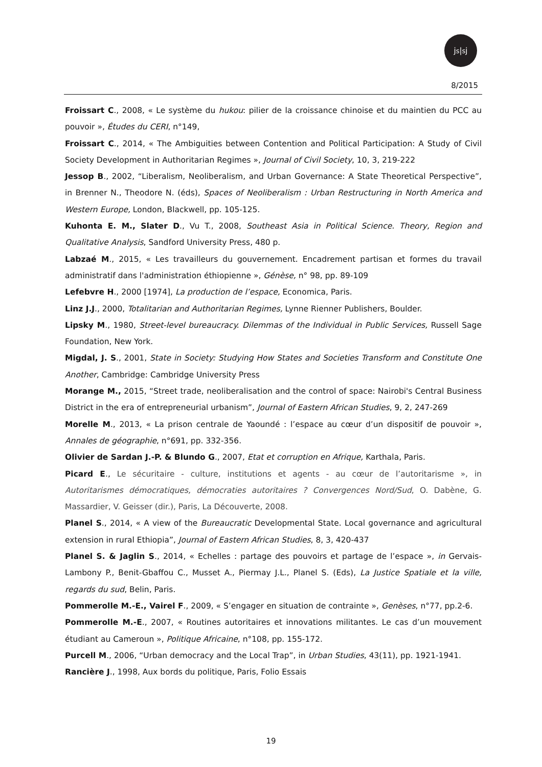js|sj
8/2015
Froissart C., 2008, « Le système du hukou: pilier de la croissance chinoise et du maintien du PCC au pouvoir », Études du CERI, n°149,
Froissart C., 2014, « The Ambiguities between Contention and Political Participation: A Study of Civil Society Development in Authoritarian Regimes », Journal of Civil Society, 10, 3, 219-222
Jessop B., 2002, “Liberalism, Neoliberalism, and Urban Governance: A State Theoretical Perspective”, in Brenner N., Theodore N. (éds), Spaces of Neoliberalism : Urban Restructuring in North America and Western Europe, London, Blackwell, pp. 105-125.
Kuhonta E. M., Slater D., Vu T., 2008, Southeast Asia in Political Science. Theory, Region and Qualitative Analysis, Sandford University Press, 480 p.
Labzaé M., 2015, « Les travailleurs du gouvernement. Encadrement partisan et formes du travail administratif dans l'administration éthiopienne », Génèse, n° 98, pp. 89-109
Lefebvre H., 2000 [1974], La production de l’espace, Economica, Paris.
Linz J.J., 2000, Totalitarian and Authoritarian Regimes, Lynne Rienner Publishers, Boulder.
Lipsky M., 1980, Street-level bureaucracy. Dilemmas of the Individual in Public Services, Russell Sage Foundation, New York.
Migdal, J. S., 2001, State in Society: Studying How States and Societies Transform and Constitute One Another, Cambridge: Cambridge University Press
Morange M., 2015, “Street trade, neoliberalisation and the control of space: Nairobi's Central Business District in the era of entrepreneurial urbanism”, Journal of Eastern African Studies, 9, 2, 247-269
Morelle M., 2013, « La prison centrale de Yaoundé : l’espace au cœur d’un dispositif de pouvoir », Annales de géographie, n°691, pp. 332-356.
Olivier de Sardan J.-P. & Blundo G., 2007, Etat et corruption en Afrique, Karthala, Paris.
Picard E., Le sécuritaire - culture, institutions et agents - au cœur de l’autoritarisme », in Autoritarismes démocratiques, démocraties autoritaires ? Convergences Nord/Sud, O. Dabène, G. Massardier, V. Geisser (dir.), Paris, La Découverte, 2008.
Planel S., 2014, « A view of the Bureaucratic Developmental State. Local governance and agricultural extension in rural Ethiopia”, Journal of Eastern African Studies, 8, 3, 420-437
Planel S. & Jaglin S., 2014, « Echelles : partage des pouvoirs et partage de l’espace », in Gervais-Lambony P., Benit-Gbaffou C., Musset A., Piermay J.L., Planel S. (Eds), La Justice Spatiale et la ville, regards du sud, Belin, Paris.
Pommerolle M.-E., Vairel F., 2009, « S’engager en situation de contrainte », Genèses, n°77, pp.2-6.
Pommerolle M.-E., 2007, « Routines autoritaires et innovations militantes. Le cas d’un mouvement étudiant au Cameroun », Politique Africaine, n°108, pp. 155-172.
Purcell M., 2006, “Urban democracy and the Local Trap”, in Urban Studies, 43(11), pp. 1921-1941.
Rancière J., 1998, Aux bords du politique, Paris, Folio Essais
19